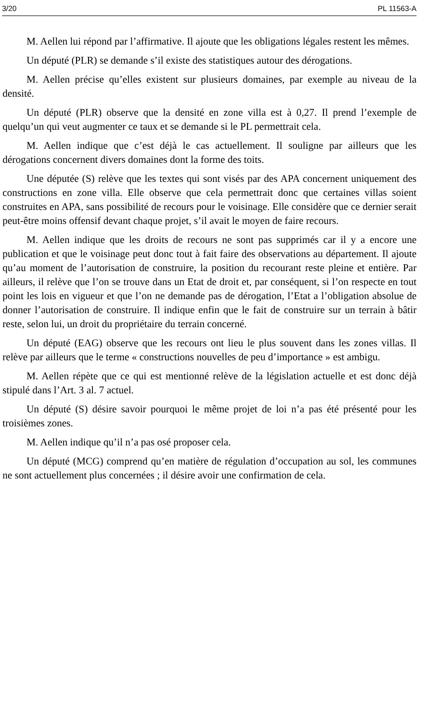3/20 PL 11563-A
M. Aellen lui répond par l’affirmative. Il ajoute que les obligations légales restent les mêmes.
Un député (PLR) se demande s’il existe des statistiques autour des dérogations.
M. Aellen précise qu’elles existent sur plusieurs domaines, par exemple au niveau de la densité.
Un député (PLR) observe que la densité en zone villa est à 0,27. Il prend l’exemple de quelqu’un qui veut augmenter ce taux et se demande si le PL permettrait cela.
M. Aellen indique que c’est déjà le cas actuellement. Il souligne par ailleurs que les dérogations concernent divers domaines dont la forme des toits.
Une députée (S) relève que les textes qui sont visés par des APA concernent uniquement des constructions en zone villa. Elle observe que cela permettrait donc que certaines villas soient construites en APA, sans possibilité de recours pour le voisinage. Elle considère que ce dernier serait peut-être moins offensif devant chaque projet, s’il avait le moyen de faire recours.
M. Aellen indique que les droits de recours ne sont pas supprimés car il y a encore une publication et que le voisinage peut donc tout à fait faire des observations au département. Il ajoute qu’au moment de l’autorisation de construire, la position du recourant reste pleine et entière. Par ailleurs, il relève que l’on se trouve dans un Etat de droit et, par conséquent, si l’on respecte en tout point les lois en vigueur et que l’on ne demande pas de dérogation, l’Etat a l’obligation absolue de donner l’autorisation de construire. Il indique enfin que le fait de construire sur un terrain à bâtir reste, selon lui, un droit du propriétaire du terrain concerné.
Un député (EAG) observe que les recours ont lieu le plus souvent dans les zones villas. Il relève par ailleurs que le terme « constructions nouvelles de peu d’importance » est ambigu.
M. Aellen répète que ce qui est mentionné relève de la législation actuelle et est donc déjà stipulé dans l’Art. 3 al. 7 actuel.
Un député (S) désire savoir pourquoi le même projet de loi n’a pas été présenté pour les troisièmes zones.
M. Aellen indique qu’il n’a pas osé proposer cela.
Un député (MCG) comprend qu’en matière de régulation d’occupation au sol, les communes ne sont actuellement plus concernées ; il désire avoir une confirmation de cela.